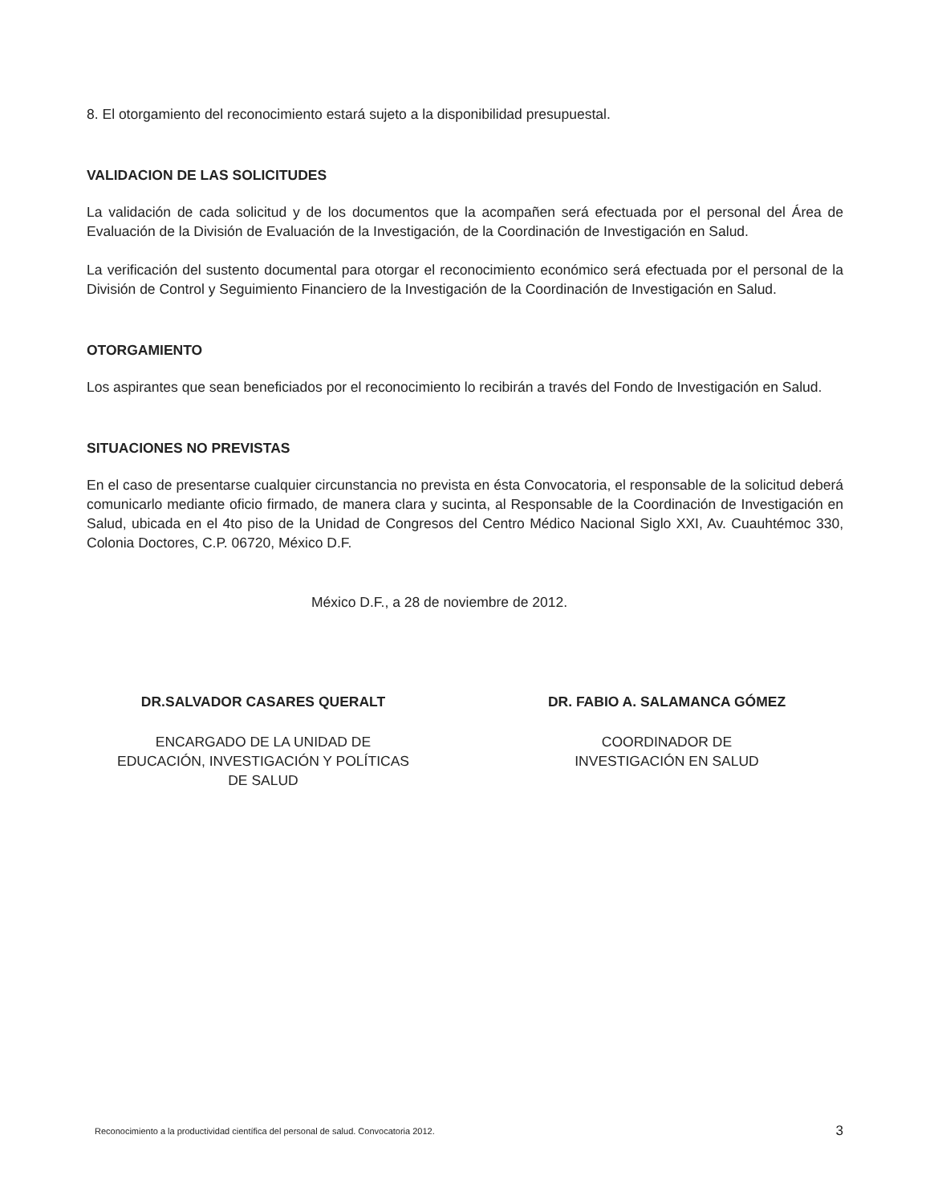8. El otorgamiento del reconocimiento estará sujeto a la disponibilidad presupuestal.
VALIDACION DE LAS SOLICITUDES
La validación de cada solicitud y de los documentos que la acompañen será efectuada por el personal del Área de Evaluación de la División de Evaluación de la Investigación, de la Coordinación de Investigación en Salud.
La verificación del sustento documental para otorgar el reconocimiento económico será efectuada por el personal de la División de Control y Seguimiento Financiero de la Investigación de la Coordinación de Investigación en Salud.
OTORGAMIENTO
Los aspirantes que sean beneficiados por el reconocimiento lo recibirán a través del Fondo de Investigación en Salud.
SITUACIONES NO PREVISTAS
En el caso de presentarse cualquier circunstancia no prevista en ésta Convocatoria, el responsable de la solicitud deberá comunicarlo mediante oficio firmado, de manera clara y sucinta, al Responsable de la Coordinación de Investigación en Salud, ubicada en el 4to piso de la Unidad de Congresos del Centro Médico Nacional Siglo XXI, Av. Cuauhtémoc 330, Colonia Doctores, C.P. 06720, México D.F.
México D.F., a 28 de noviembre de 2012.
DR.SALVADOR CASARES QUERALT
ENCARGADO DE LA UNIDAD DE
EDUCACIÓN, INVESTIGACIÓN Y POLÍTICAS
DE SALUD
DR. FABIO A. SALAMANCA GÓMEZ
COORDINADOR DE
INVESTIGACIÓN EN SALUD
Reconocimiento a la productividad científica del personal de salud. Convocatoria 2012. 3